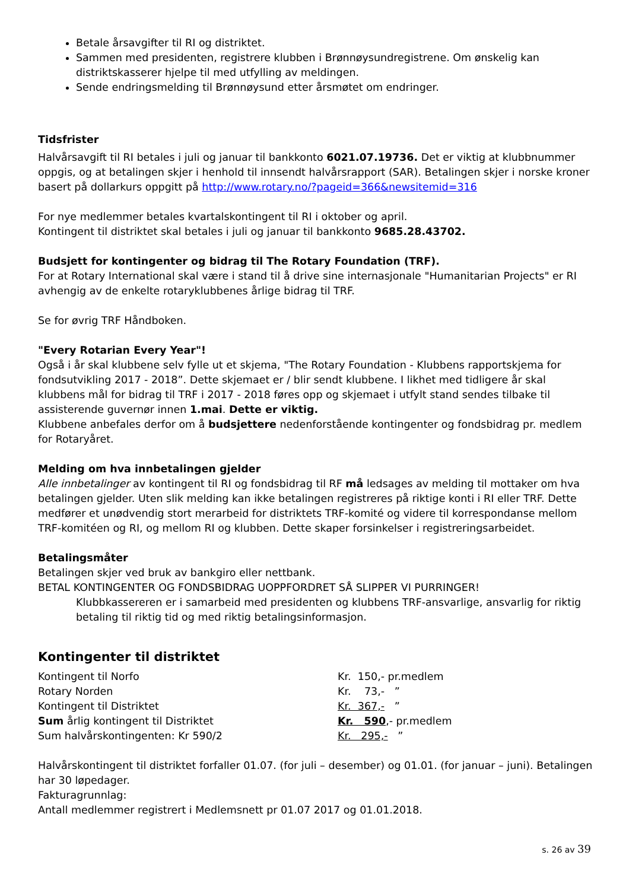Betale årsavgifter til RI og distriktet.
Sammen med presidenten, registrere klubben i Brønnøysundregistrene. Om ønskelig kan distriktskasserer hjelpe til med utfylling av meldingen.
Sende endringsmelding til Brønnøysund etter årsmøtet om endringer.
Tidsfrister
Halvårsavgift til RI betales i juli og januar til bankkonto 6021.07.19736. Det er viktig at klubbnummer oppgis, og at betalingen skjer i henhold til innsendt halvårsrapport (SAR). Betalingen skjer i norske kroner basert på dollarkurs oppgitt på http://www.rotary.no/?pageid=366&newsitemid=316
For nye medlemmer betales kvartalskontingent til RI i oktober og april.
Kontingent til distriktet skal betales i juli og januar til bankkonto 9685.28.43702.
Budsjett for kontingenter og bidrag til The Rotary Foundation (TRF).
For at Rotary International skal være i stand til å drive sine internasjonale "Humanitarian Projects" er RI avhengig av de enkelte rotaryklubbenes årlige bidrag til TRF.
Se for øvrig TRF Håndboken.
"Every Rotarian Every Year"!
Også i år skal klubbene selv fylle ut et skjema, "The Rotary Foundation - Klubbens rapportskjema for fondsutvikling 2017 - 2018”. Dette skjemaet er / blir sendt klubbene. I likhet med tidligere år skal klubbens mål for bidrag til TRF i 2017 - 2018 føres opp og skjemaet i utfylt stand sendes tilbake til assisterende guvernør innen 1.mai. Dette er viktig.
Klubbene anbefales derfor om å budsjettere nedenforstående kontingenter og fondsbidrag pr. medlem for Rotaryåret.
Melding om hva innbetalingen gjelder
Alle innbetalinger av kontingent til RI og fondsbidrag til RF må ledsages av melding til mottaker om hva betalingen gjelder. Uten slik melding kan ikke betalingen registreres på riktige konti i RI eller TRF. Dette medfører et unødvendig stort merarbeid for distriktets TRF-komité og videre til korrespondanse mellom TRF-komitéen og RI, og mellom RI og klubben. Dette skaper forsinkelser i registreringsarbeidet.
Betalingsmåter
Betalingen skjer ved bruk av bankgiro eller nettbank.
BETAL KONTINGENTER OG FONDSBIDRAG UOPPFORDRET SÅ SLIPPER VI PURRINGER!
Klubbkassereren er i samarbeid med presidenten og klubbens TRF-ansvarlige, ansvarlig for riktig betaling til riktig tid og med riktig betalingsinformasjon.
Kontingenter til distriktet
| Kontingent til Norfo | Kr. 150,- pr.medlem |
| Rotary Norden | Kr. 73,- ” |
| Kontingent til Distriktet | Kr. 367,- ” |
| Sum årlig kontingent til Distriktet | Kr. 590 ,- pr.medlem |
| Sum halvårskontingenten: Kr 590/2 | Kr. 295,- ” |
Halvårskontingent til distriktet forfaller 01.07. (for juli – desember) og 01.01. (for januar – juni). Betalingen har 30 løpedager.
Fakturagrunnlag:
Antall medlemmer registrert i Medlemsnett pr 01.07 2017 og 01.01.2018.
s. 26 av 39